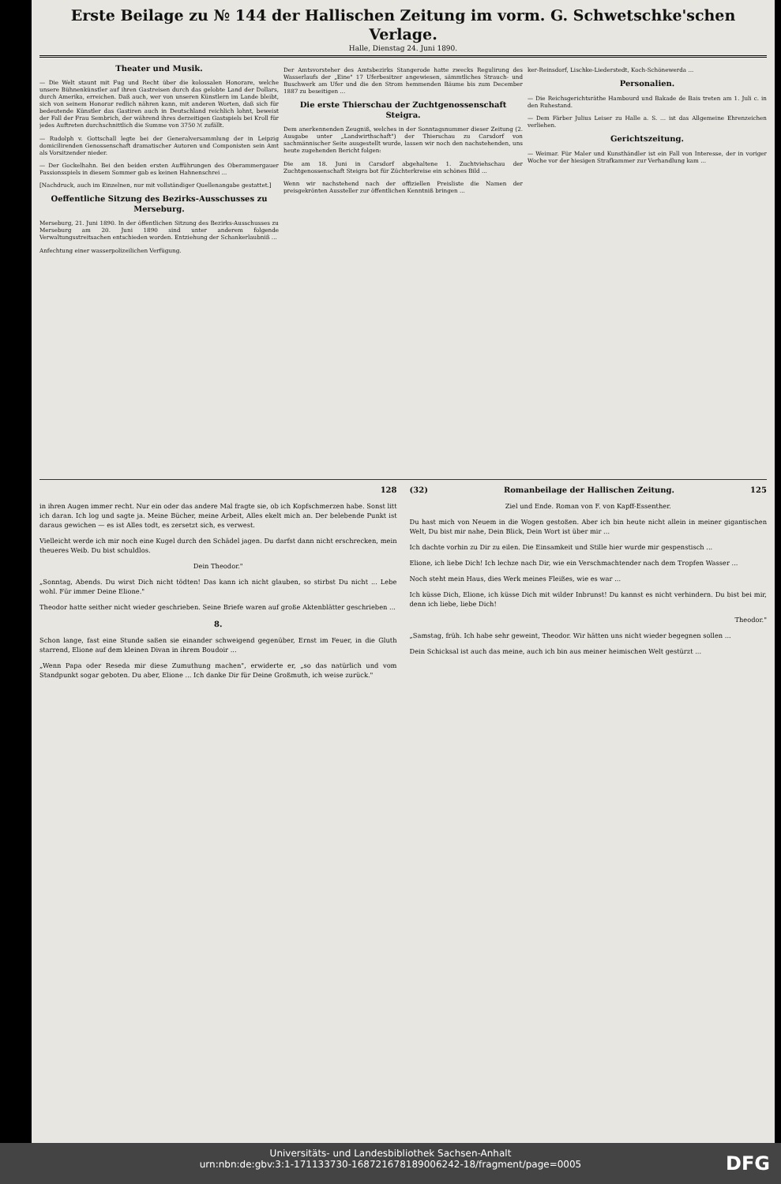Erste Beilage zu № 144 der Hallischen Zeitung im vorm. G. Schwetschke'schen Verlage.
Halle, Dienstag 24. Juni 1890.
Theater und Musik.
— Die Welt staunt mit Fug und Recht über die kolossalen Honorare, welche unsere Bühnenkünstler auf ihren Gastreisen durch das gelobte Land der Dollars, durch Amerika, erreichen. Daß auch, wer von unseren Künstlern im Lande bleibt, sich von seinem Honorar redlich nähren kann, mit anderen Worten, daß sich für bedeutende Künstler das Gastiren auch in Deutschland reichlich lohnt, beweist der Fall der Frau Sembrich, der während ihres derzeitigen Gastspiels bei Kroll für jedes Auftreten durchschnittlich die Summe von 3750 ℳ zufällt.
— Rudolph v. Gottschall legte bei der Generalversammlung der in Leipzig domicilirenden Genossenschaft dramatischer Autoren und Componisten sein Amt als Vorsitzender nieder.
— Der Gockelhahn. Bei den beiden ersten Aufführungen des Oberammergauer Passionsspiels in diesem Sommer gab es keinen Hahnenschrei ...
[Nachdruck, auch im Einzelnen, nur mit vollständiger Quellenangabe gestattet.]
Oeffentliche Sitzung des Bezirks-Ausschusses zu Merseburg.
Merseburg, 21. Juni 1890. In der öffentlichen Sitzung des Bezirks-Ausschusses zu Merseburg am 20. Juni 1890 sind unter anderem folgende Verwaltungsstreitsachen entschieden worden. Entziehung der Schankerlaubniß ...
Anfechtung einer wasserpolizeilichen Verfügung.
Der Amtsvorsteher des Amtsbezirks Stangerode hatte zwecks Regulirung des Wasserlaufs der „Eine" 17 Uferbesitzer angewiesen, sämmtliches Strauch- und Buschwerk am Ufer und die den Strom hemmenden Bäume bis zum December 1887 zu beseitigen ...
Die erste Thierschau der Zuchtgenossenschaft Steigra.
Dem anerkennenden Zeugniß, welches in der Sonntagsnummer dieser Zeitung (2. Ausgabe unter „Landwirthschaft") der Thierschau zu Carsdorf von sachmännischer Seite ausgestellt wurde, lassen wir noch den nachstehenden, uns heute zugehenden Bericht folgen:
Die am 18. Juni in Carsdorf abgehaltene 1. Zuchtviehschau der Zuchtgenossenschaft Steigra bot für Züchterkreise ein schönes Bild ...
Wenn wir nachstehend nach der offiziellen Preisliste die Namen der preisgekrönten Aussteller zur öffentlichen Kenntniß bringen ...
ker-Reinsdorf, Lischke-Liederstedt, Koch-Schönewerda ...
Personalien.
— Die Reichsgerichtsräthe Hambourd und Bakade de Bais treten am 1. Juli c. in den Ruhestand.
— Dem Färber Julius Leiser zu Halle a. S. ... ist das Allgemeine Ehrenzeichen verliehen.
Gerichtszeitung.
— Weimar. Für Maler und Kunsthändler ist ein Fall von Interesse, der in voriger Woche vor der hiesigen Strafkammer zur Verhandlung kam ...
128
in ihren Augen immer recht. Nur ein oder das andere Mal fragte sie, ob ich Kopfschmerzen habe. Sonst litt ich daran. Ich log und sagte ja. Meine Bücher, meine Arbeit, Alles ekelt mich an. Der belebende Punkt ist daraus gewichen — es ist Alles todt, es zersetzt sich, es verwest.
Vielleicht werde ich mir noch eine Kugel durch den Schädel jagen. Du darfst dann nicht erschrecken, mein theueres Weib. Du bist schuldlos.
Dein Theodor."
„Sonntag, Abends. Du wirst Dich nicht tödten! Das kann ich nicht glauben, so stirbst Du nicht ... Lebe wohl. Für immer Deine Elione."
Theodor hatte seither nicht wieder geschrieben. Seine Briefe waren auf große Aktenblätter geschrieben ...
8.
Schon lange, fast eine Stunde saßen sie einander schweigend gegenüber, Ernst im Feuer, in die Gluth starrend, Elione auf dem kleinen Divan in ihrem Boudoir ...
„Wenn Papa oder Reseda mir diese Zumuthung machen", erwiderte er, „so das natürlich und vom Standpunkt sogar geboten. Du aber, Elione ... Ich danke Dir für Deine Großmuth, ich weise zurück."
(32) Romanbeilage der Hallischen Zeitung. 125
Ziel und Ende. Roman von F. von Kapff-Essenther.
Du hast mich von Neuem in die Wogen gestoßen. Aber ich bin heute nicht allein in meiner gigantischen Welt, Du bist mir nahe, Dein Blick, Dein Wort ist über mir ...
Ich dachte vorhin zu Dir zu eilen. Die Einsamkeit und Stille hier wurde mir gespenstisch ...
Elione, ich liebe Dich! Ich lechze nach Dir, wie ein Verschmachtender nach dem Tropfen Wasser ...
Noch steht mein Haus, dies Werk meines Fleißes, wie es war ...
Ich küsse Dich, Elione, ich küsse Dich mit wilder Inbrunst! Du kannst es nicht verhindern. Du bist bei mir, denn ich liebe, liebe Dich!
Theodor."
„Samstag, früh. Ich habe sehr geweint, Theodor. Wir hätten uns nicht wieder begegnen sollen ...
Dein Schicksal ist auch das meine, auch ich bin aus meiner heimischen Welt gestürzt ...
Universitäts- und Landesbibliothek Sachsen-Anhalt
urn:nbn:de:gbv:3:1-171133730-16872167818900624​2-18/fragment/page=0005
DFG